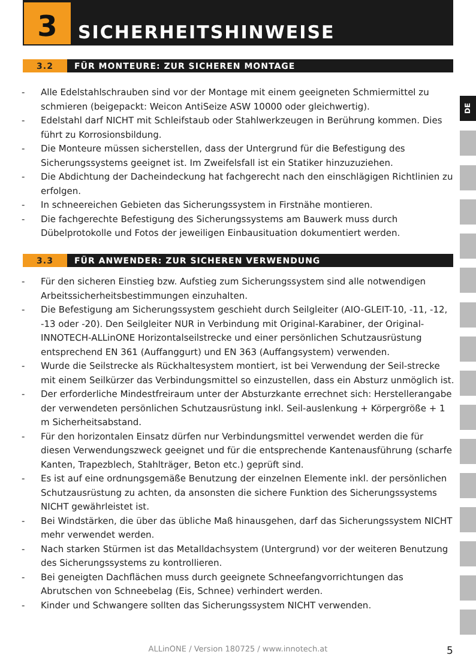3 SICHERHEITSHINWEISE
3.2 FÜR MONTEURE: ZUR SICHEREN MONTAGE
- Alle Edelstahlschrauben sind vor der Montage mit einem geeigneten Schmiermittel zu schmieren (beigepackt: Weicon AntiSeize ASW 10000 oder gleichwertig).
- Edelstahl darf NICHT mit Schleifstaub oder Stahlwerkzeugen in Berührung kommen. Dies führt zu Korrosionsbildung.
- Die Monteure müssen sicherstellen, dass der Untergrund für die Befestigung des Sicherungssystems geeignet ist. Im Zweifelsfall ist ein Statiker hinzuzuziehen.
- Die Abdichtung der Dacheindeckung hat fachgerecht nach den einschlägigen Richtlinien zu erfolgen.
- In schneereichen Gebieten das Sicherungssystem in Firstnähe montieren.
- Die fachgerechte Befestigung des Sicherungssystems am Bauwerk muss durch Dübelprotokolle und Fotos der jeweiligen Einbausituation dokumentiert werden.
3.3 FÜR ANWENDER: ZUR SICHEREN VERWENDUNG
- Für den sicheren Einstieg bzw. Aufstieg zum Sicherungssystem sind alle notwendigen Arbeitssicherheitsbestimmungen einzuhalten.
- Die Befestigung am Sicherungssystem geschieht durch Seilgleiter (AIO-GLEIT-10, -11, -12, -13 oder -20). Den Seilgleiter NUR in Verbindung mit Original-Karabiner, der Original-INNOTECH-ALLinONE Horizontalseilstrecke und einer persönlichen Schutzausrüstung entsprechend EN 361 (Auffanggurt) und EN 363 (Auffangsystem) verwenden.
- Wurde die Seilstrecke als Rückhaltesystem montiert, ist bei Verwendung der Seil-strecke mit einem Seilkürzer das Verbindungsmittel so einzustellen, dass ein Absturz unmöglich ist.
- Der erforderliche Mindestfreiraum unter der Absturzkante errechnet sich: Herstellerangabe der verwendeten persönlichen Schutzausrüstung inkl. Seil-auslenkung + Körpergröße + 1 m Sicherheitsabstand.
- Für den horizontalen Einsatz dürfen nur Verbindungsmittel verwendet werden die für diesen Verwendungszweck geeignet und für die entsprechende Kantenausführung (scharfe Kanten, Trapezblech, Stahlträger, Beton etc.) geprüft sind.
- Es ist auf eine ordnungsgemäße Benutzung der einzelnen Elemente inkl. der persönlichen Schutzausrüstung zu achten, da ansonsten die sichere Funktion des Sicherungssystems NICHT gewährleistet ist.
- Bei Windstärken, die über das übliche Maß hinausgehen, darf das Sicherungssystem NICHT mehr verwendet werden.
- Nach starken Stürmen ist das Metalldachsystem (Untergrund) vor der weiteren Benutzung des Sicherungssystems zu kontrollieren.
- Bei geneigten Dachflächen muss durch geeignete Schneefangvorrichtungen das Abrutschen von Schneebelag (Eis, Schnee) verhindert werden.
- Kinder und Schwangere sollten das Sicherungssystem NICHT verwenden.
DE
ALLinONE / Version 180725 / www.innotech.at 5